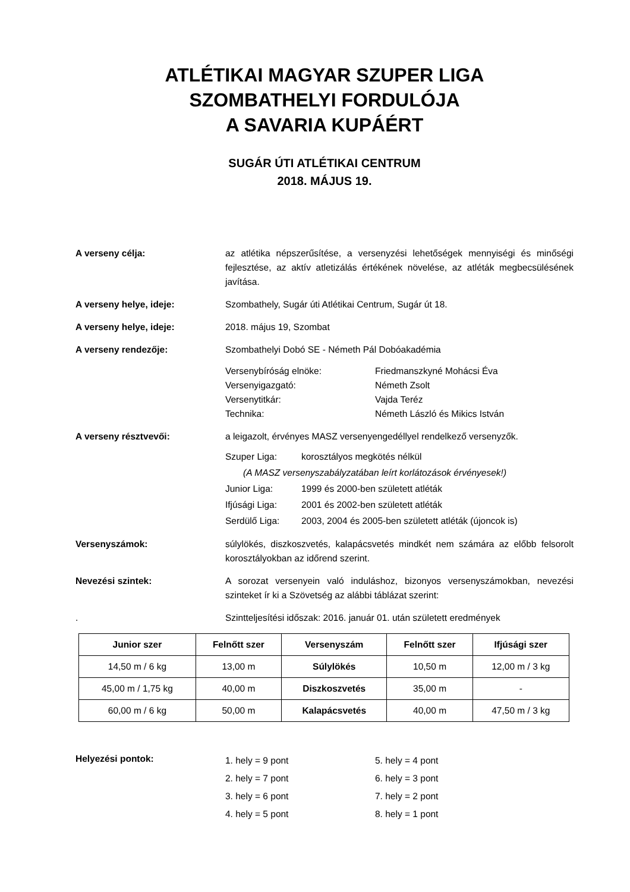ATLÉTIKAI MAGYAR SZUPER LIGA
SZOMBATHELYI FORDULÓJA
A SAVARIA KUPÁÉRT
SUGÁR ÚTI ATLÉTIKAI CENTRUM
2018. MÁJUS 19.
A verseny célja: az atlétika népszerűsítése, a versenyzési lehetőségek mennyiségi és minőségi fejlesztése, az aktív atletizálás értékének növelése, az atléták megbecsülésének javítása.
A verseny helye, ideje: Szombathely, Sugár úti Atlétikai Centrum, Sugár út 18.
A verseny helye, ideje: 2018. május 19, Szombat
A verseny rendezője: Szombathelyi Dobó SE - Németh Pál Dobóakadémia
Versenybíróság elnöke: Friedmanszkyné Mohácsi Éva
Versenyigazgató: Németh Zsolt
Versenytitkár: Vajda Teréz
Technika: Németh László és Mikics István
A verseny résztvevői: a leigazolt, érvényes MASZ versenyengedéllyel rendelkező versenyzők.
Szuper Liga: korosztályos megkötés nélkül
(A MASZ versenyszabályzatában leírt korlátozások érvényesek!)
Junior Liga: 1999 és 2000-ben született atléták
Ifjúsági Liga:
2001 és 2002-ben született atléták
Serdülő Liga: 2003, 2004 és 2005-ben született atléták (újoncok is)
Versenyszámok: súlylökés, diszkoszvetés, kalapácsvetés mindkét nem számára az előbb felsorolt korosztályokban az időrend szerint.
Nevezési szintek: A sorozat versenyein való induláshoz, bizonyos versenyszámokban, nevezési szinteket ír ki a Szövetség az alábbi táblázat szerint:
. Szintteljesítési időszak: 2016. január 01. után született eredmények
| Junior szer | Felnőtt szer | Versenyszám | Felnőtt szer | Ifjúsági szer |
| --- | --- | --- | --- | --- |
| 14,50 m / 6 kg | 13,00 m | Súlylökés | 10,50 m | 12,00 m / 3 kg |
| 45,00 m / 1,75 kg | 40,00 m | Diszkoszvetés | 35,00 m | - |
| 60,00 m / 6 kg | 50,00 m | Kalapácsvetés | 40,00 m | 47,50 m / 3 kg |
Helyezési pontok:
1. hely = 9 pont 5. hely = 4 pont
2. hely = 7 pont 6. hely = 3 pont
3. hely = 6 pont 7. hely = 2 pont
4. hely = 5 pont 8. hely = 1 pont